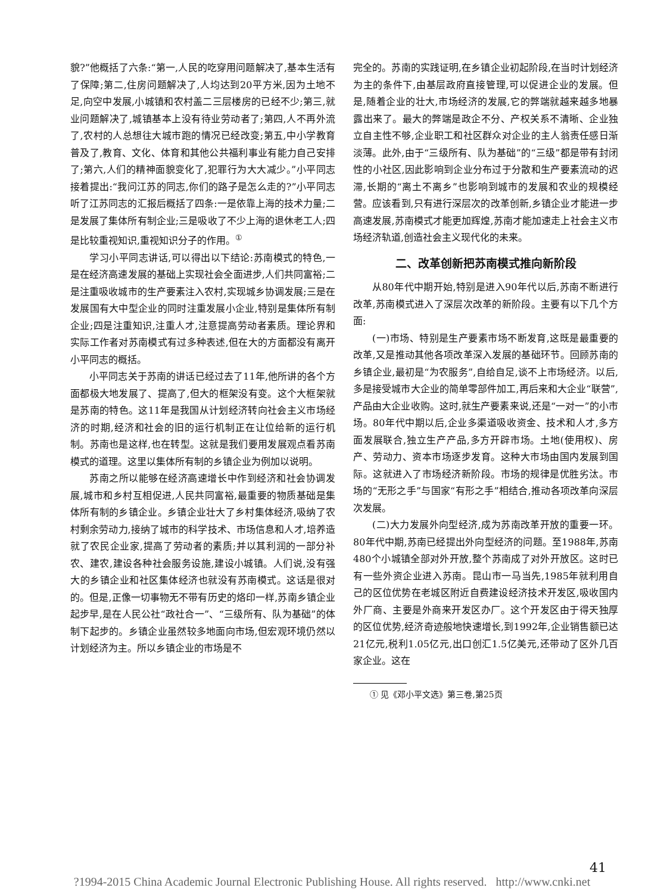貌?”他概括了六条:“第一,人民的吃穿用问题解决了,基本生活有了保障;第二,住房问题解决了,人均达到20平方米,因为土地不足,向空中发展,小城镇和农村盖二三层楼房的已经不少;第三,就业问题解决了,城镇基本上没有待业劳动者了;第四,人不再外流了,农村的人总想往大城市跑的情况已经改变;第五,中小学教育普及了,教育、文化、体育和其他公共福利事业有能力自己安排了;第六,人们的精神面貌变化了,犯罪行为大大减少。”小平同志接着提出:“我问江苏的同志,你们的路子是怎么走的?”小平同志听了江苏同志的汇报后概括了四条:一是依靠上海的技术力量;二是发展了集体所有制企业;三是吸收了不少上海的退休老工人;四是比较重视知识,重视知识分子的作用。<sup>①</sup>
学习小平同志讲话,可以得出以下结论:苏南模式的特色,一是在经济高速发展的基础上实现社会全面进步,人们共同富裕;二是注重吸收城市的生产要素注入农村,实现城乡协调发展;三是在发展国有大中型企业的同时注重发展小企业,特别是集体所有制企业;四是注重知识,注重人才,注意提高劳动者素质。理论界和实际工作者对苏南模式有过多种表述,但在大的方面都没有离开小平同志的概括。
小平同志关于苏南的讲话已经过去了11年,他所讲的各个方面都极大地发展了、提高了,但大的框架没有变。这个大框架就是苏南的特色。这11年是我国从计划经济转向社会主义市场经济的时期,经济和社会的旧的运行机制正在让位给新的运行机制。苏南也是这样,也在转型。这就是我们要用发展观点看苏南模式的道理。这里以集体所有制的乡镇企业为例加以说明。
苏南之所以能够在经济高速增长中作到经济和社会协调发展,城市和乡村互相促进,人民共同富裕,最重要的物质基础是集体所有制的乡镇企业。乡镇企业壮大了乡村集体经济,吸纳了农村剩余劳动力,接纳了城市的科学技术、市场信息和人才,培养造就了农民企业家,提高了劳动者的素质;并以其利润的一部分补农、建农,建设各种社会服务设施,建设小城镇。人们说,没有强大的乡镇企业和社区集体经济也就没有苏南模式。这话是很对的。但是,正像一切事物无不带有历史的烙印一样,苏南乡镇企业起步早,是在人民公社“政社合一”、“三级所有、队为基础”的体制下起步的。乡镇企业虽然较多地面向市场,但宏观环境仍然以计划经济为主。所以乡镇企业的市场是不
完全的。苏南的实践证明,在乡镇企业初起阶段,在当时计划经济为主的条件下,由基层政府直接管理,可以促进企业的发展。但是,随着企业的壮大,市场经济的发展,它的弊端就越来越多地暴露出来了。最大的弊端是政企不分、产权关系不清晰、企业独立自主性不够,企业职工和社区群众对企业的主人翁责任感日渐淡薄。此外,由于“三级所有、队为基础”的“三级”都是带有封闭性的小社区,因此影响到企业分布过于分散和生产要素流动的迟滞,长期的“离土不离乡”也影响到城市的发展和农业的规模经营。应该看到,只有进行深层次的改革创新,乡镇企业才能进一步高速发展,苏南模式才能更加辉煌,苏南才能加速走上社会主义市场经济轨道,创造社会主义现代化的未来。
二、改革创新把苏南模式推向新阶段
从80年代中期开始,特别是进入90年代以后,苏南不断进行改革,苏南模式进入了深层次改革的新阶段。主要有以下几个方面:
(一)市场、特别是生产要素市场不断发育,这既是最重要的改革,又是推动其他各项改革深入发展的基础环节。回顾苏南的乡镇企业,最初是“为农服务”,自给自足,谈不上市场经济。以后,多是接受城市大企业的简单零部件加工,再后来和大企业“联营”,产品由大企业收购。这时,就生产要素来说,还是“一对一”的小市场。80年代中期以后,企业多渠道吸收资金、技术和人才,多方面发展联合,独立生产产品,多方开辟市场。土地(使用权)、房产、劳动力、资本市场逐步发育。这种大市场由国内发展到国际。这就进入了市场经济新阶段。市场的规律是优胜劣汰。市场的“无形之手”与国家“有形之手”相结合,推动各项改革向深层次发展。
(二)大力发展外向型经济,成为苏南改革开放的重要一环。80年代中期,苏南已经提出外向型经济的问题。至1988年,苏南480个小城镇全部对外开放,整个苏南成了对外开放区。这时已有一些外资企业进入苏南。昆山市一马当先,1985年就利用自己的区位优势在老城区附近自费建设经济技术开发区,吸收国内外厂商、主要是外商来开发区办厂。这个开发区由于得天独厚的区位优势,经济奇迹般地快速增长,到1992年,企业销售额已达21亿元,税利1.05亿元,出口创汇1.5亿美元,还带动了区外几百家企业。这在
① 见《邓小平文选》第三卷,第25页
41
?1994-2015 China Academic Journal Electronic Publishing House. All rights reserved. http://www.cnki.net